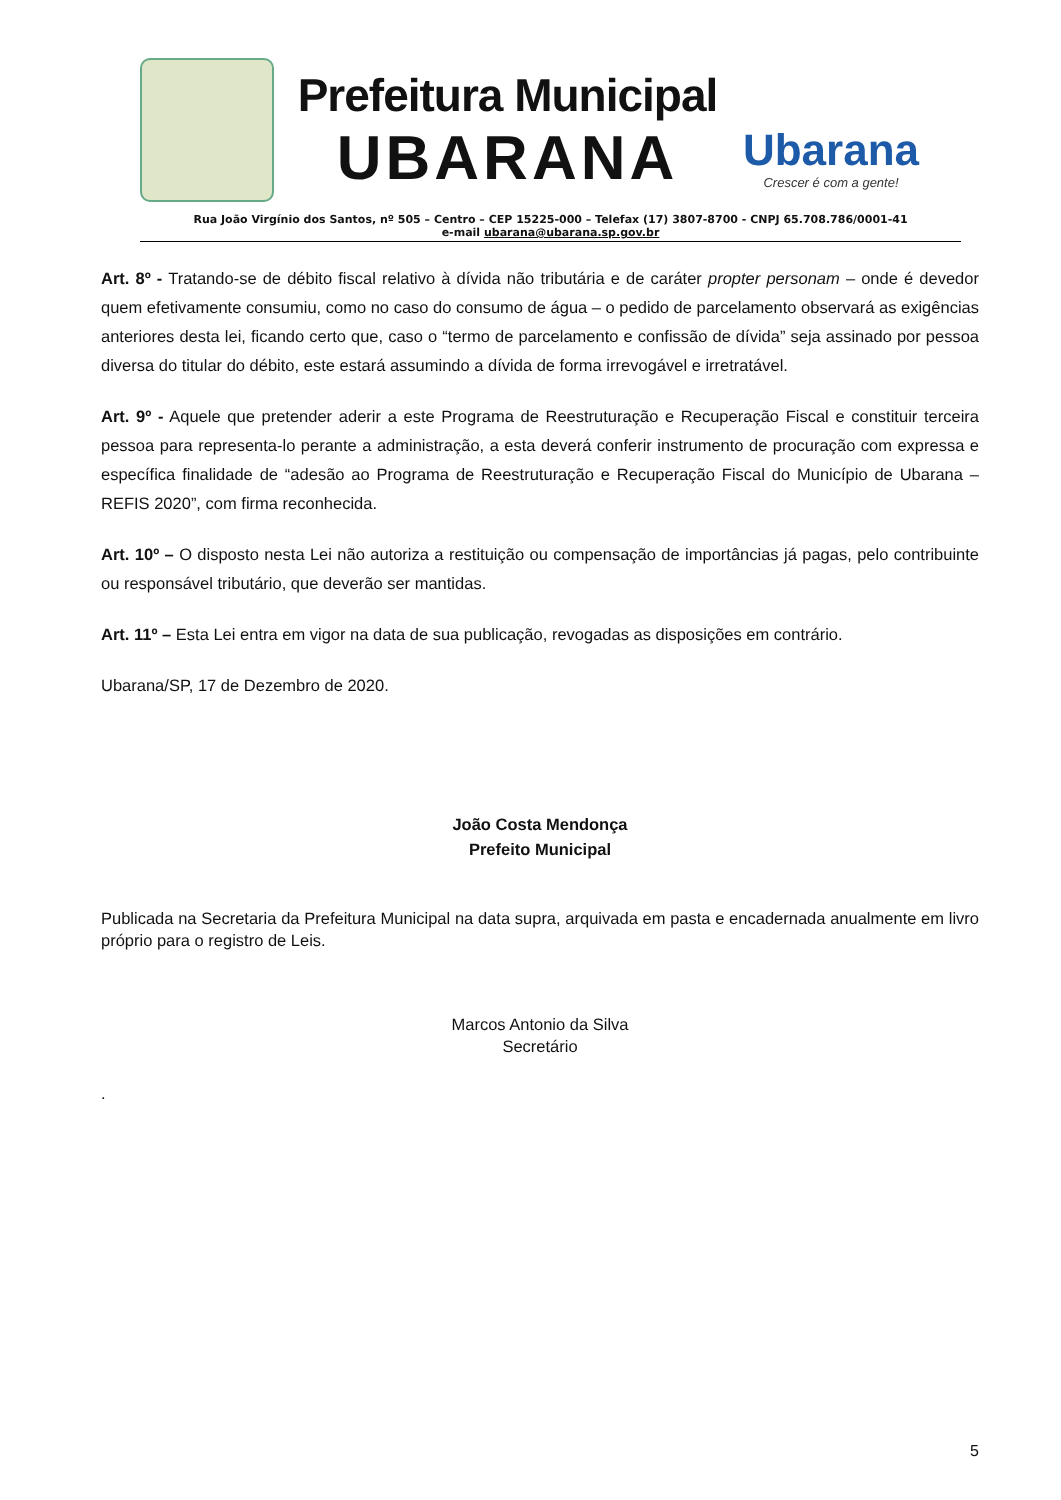Prefeitura Municipal
UBARANA
Ubarana
Crescer é com a gente!
Rua João Virgínio dos Santos, nº 505 – Centro – CEP 15225-000 – Telefax (17) 3807-8700 - CNPJ 65.708.786/0001-41
e-mail ubarana@ubarana.sp.gov.br
Art. 8º - Tratando-se de débito fiscal relativo à dívida não tributária e de caráter propter personam – onde é devedor quem efetivamente consumiu, como no caso do consumo de água – o pedido de parcelamento observará as exigências anteriores desta lei, ficando certo que, caso o “termo de parcelamento e confissão de dívida” seja assinado por pessoa diversa do titular do débito, este estará assumindo a dívida de forma irrevogável e irretratável.
Art. 9º - Aquele que pretender aderir a este Programa de Reestruturação e Recuperação Fiscal e constituir terceira pessoa para representa-lo perante a administração, a esta deverá conferir instrumento de procuração com expressa e específica finalidade de “adesão ao Programa de Reestruturação e Recuperação Fiscal do Município de Ubarana – REFIS 2020”, com firma reconhecida.
Art. 10º – O disposto nesta Lei não autoriza a restituição ou compensação de importâncias já pagas, pelo contribuinte ou responsável tributário, que deverão ser mantidas.
Art. 11º – Esta Lei entra em vigor na data de sua publicação, revogadas as disposições em contrário.
Ubarana/SP, 17 de Dezembro de 2020.
João Costa Mendonça
Prefeito Municipal
Publicada na Secretaria da Prefeitura Municipal na data supra, arquivada em pasta e encadernada anualmente em livro próprio para o registro de Leis.
Marcos Antonio da Silva
Secretário
.
5